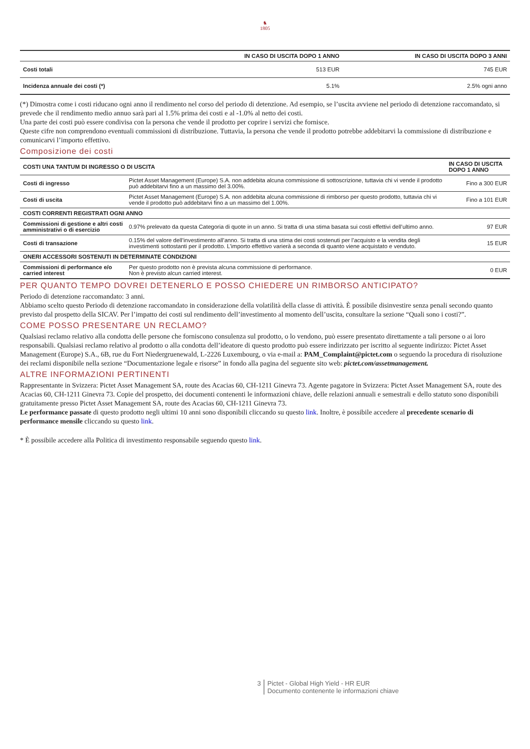♞
1805
| | IN CASO DI USCITA DOPO 1 ANNO | IN CASO DI USCITA DOPO 3 ANNI |
| --- | --- | --- |
| Costi totali | 513 EUR | 745 EUR |
| Incidenza annuale dei costi (*) | 5.1% | 2.5% ogni anno |
(*) Dimostra come i costi riducano ogni anno il rendimento nel corso del periodo di detenzione. Ad esempio, se l’uscita avviene nel periodo di detenzione raccomandato, si prevede che il rendimento medio annuo sarà pari al 1.5% prima dei costi e al -1.0% al netto dei costi.
Una parte dei costi può essere condivisa con la persona che vende il prodotto per coprire i servizi che fornisce.
Queste cifre non comprendono eventuali commissioni di distribuzione. Tuttavia, la persona che vende il prodotto potrebbe addebitarvi la commissione di distribuzione e comunicarvi l’importo effettivo.
Composizione dei costi
| COSTI UNA TANTUM DI INGRESSO O DI USCITA | | IN CASO DI USCITA DOPO 1 ANNO |
| --- | --- | --- |
| Costi di ingresso | Pictet Asset Management (Europe) S.A. non addebita alcuna commissione di sottoscrizione, tuttavia chi vi vende il prodotto può addebitarvi fino a un massimo del 3.00%. | Fino a 300 EUR |
| Costi di uscita | Pictet Asset Management (Europe) S.A. non addebita alcuna commissione di rimborso per questo prodotto, tuttavia chi vi vende il prodotto può addebitarvi fino a un massimo del 1.00%. | Fino a 101 EUR |
| COSTI CORRENTI REGISTRATI OGNI ANNO | | |
| Commissioni di gestione e altri costi amministrativi o di esercizio | 0.97% prelevato da questa Categoria di quote in un anno. Si tratta di una stima basata sui costi effettivi dell’ultimo anno. | 97 EUR |
| Costi di transazione | 0.15% del valore dell’investimento all’anno. Si tratta di una stima dei costi sostenuti per l’acquisto e la vendita degli investimenti sottostanti per il prodotto. L’importo effettivo varierà a seconda di quanto viene acquistato e venduto. | 15 EUR |
| ONERI ACCESSORI SOSTENUTI IN DETERMINATE CONDIZIONI | | |
| Commissioni di performance e/o carried interest | Per questo prodotto non è prevista alcuna commissione di performance. Non è previsto alcun carried interest. | 0 EUR |
PER QUANTO TEMPO DOVREI DETENERLO E POSSO CHIEDERE UN RIMBORSO ANTICIPATO?
Periodo di detenzione raccomandato: 3 anni.
Abbiamo scelto questo Periodo di detenzione raccomandato in considerazione della volatilità della classe di attività. È possibile disinvestire senza penali secondo quanto previsto dal prospetto della SICAV. Per l’impatto dei costi sul rendimento dell’investimento al momento dell’uscita, consultare la sezione “Quali sono i costi?”.
COME POSSO PRESENTARE UN RECLAMO?
Qualsiasi reclamo relativo alla condotta delle persone che forniscono consulenza sul prodotto, o lo vendono, può essere presentato direttamente a tali persone o ai loro responsabili. Qualsiasi reclamo relativo al prodotto o alla condotta dell’ideatore di questo prodotto può essere indirizzato per iscritto al seguente indirizzo: Pictet Asset Management (Europe) S.A., 6B, rue du Fort Niedergruenewald, L-2226 Luxembourg, o via e-mail a: PAM_Complaint@pictet.com o seguendo la procedura di risoluzione dei reclami disponibile nella sezione “Documentazione legale e risorse” in fondo alla pagina del seguente sito web: pictet.com/assetmanagement.
ALTRE INFORMAZIONI PERTINENTI
Rappresentante in Svizzera: Pictet Asset Management SA, route des Acacias 60, CH-1211 Ginevra 73. Agente pagatore in Svizzera: Pictet Asset Management SA, route des Acacias 60, CH-1211 Ginevra 73. Copie del prospetto, dei documenti contenenti le informazioni chiave, delle relazioni annuali e semestrali e dello statuto sono disponibili gratuitamente presso Pictet Asset Management SA, route des Acacias 60, CH-1211 Ginevra 73.
Le performance passate di questo prodotto negli ultimi 10 anni sono disponibili cliccando su questo link. Inoltre, è possibile accedere al precedente scenario di performance mensile cliccando su questo link.
* È possibile accedere alla Politica di investimento responsabile seguendo questo link.
3 Pictet - Global High Yield - HR EUR
Documento contenente le informazioni chiave